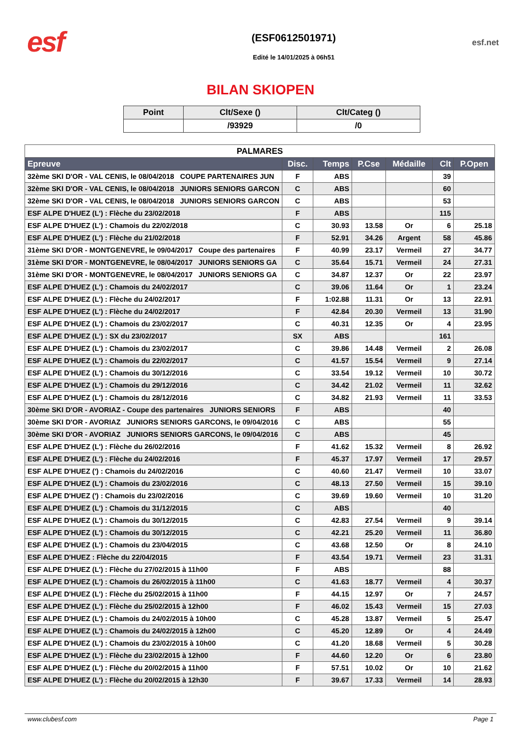esf
(ESF0612501971)
Edité le 14/01/2025 à 06h51
esf.net
BILAN SKIOPEN
| Point | Clt/Sexe () | Clt/Categ () |
| --- | --- | --- |
| | /93929 | /0 |
| PALMARES | | | | | | |
| --- | --- | --- | --- | --- | --- | --- |
| Epreuve | Disc. | Temps | P.Cse | Médaille | Clt | P.Open |
| 32ème SKI D'OR - VAL CENIS, le 08/04/2018 COUPE PARTENAIRES JUN | F | ABS | | | 39 | |
| 32ème SKI D'OR - VAL CENIS, le 08/04/2018 JUNIORS SENIORS GARCON | C | ABS | | | 60 | |
| 32ème SKI D'OR - VAL CENIS, le 08/04/2018 JUNIORS SENIORS GARCON | C | ABS | | | 53 | |
| ESF ALPE D'HUEZ (L') : Flèche du 23/02/2018 | F | ABS | | | 115 | |
| ESF ALPE D'HUEZ (L') : Chamois du 22/02/2018 | C | 30.93 | 13.58 | Or | 6 | 25.18 |
| ESF ALPE D'HUEZ (L') : Flèche du 21/02/2018 | F | 52.91 | 34.26 | Argent | 58 | 45.86 |
| 31ème SKI D'OR - MONTGENEVRE, le 09/04/2017 Coupe des partenaires | F | 40.99 | 23.17 | Vermeil | 27 | 34.77 |
| 31ème SKI D'OR - MONTGENEVRE, le 08/04/2017 JUNIORS SENIORS GA | C | 35.64 | 15.71 | Vermeil | 24 | 27.31 |
| 31ème SKI D'OR - MONTGENEVRE, le 08/04/2017 JUNIORS SENIORS GA | C | 34.87 | 12.37 | Or | 22 | 23.97 |
| ESF ALPE D'HUEZ (L') : Chamois du 24/02/2017 | C | 39.06 | 11.64 | Or | 1 | 23.24 |
| ESF ALPE D'HUEZ (L') : Flèche du 24/02/2017 | F | 1:02.88 | 11.31 | Or | 13 | 22.91 |
| ESF ALPE D'HUEZ (L') : Flèche du 24/02/2017 | F | 42.84 | 20.30 | Vermeil | 13 | 31.90 |
| ESF ALPE D'HUEZ (L') : Chamois du 23/02/2017 | C | 40.31 | 12.35 | Or | 4 | 23.95 |
| ESF ALPE D'HUEZ (L') : SX du 23/02/2017 | SX | ABS | | | 161 | |
| ESF ALPE D'HUEZ (L') : Chamois du 23/02/2017 | C | 39.86 | 14.48 | Vermeil | 2 | 26.08 |
| ESF ALPE D'HUEZ (L') : Chamois du 22/02/2017 | C | 41.57 | 15.54 | Vermeil | 9 | 27.14 |
| ESF ALPE D'HUEZ (L') : Chamois du 30/12/2016 | C | 33.54 | 19.12 | Vermeil | 10 | 30.72 |
| ESF ALPE D'HUEZ (L') : Chamois du 29/12/2016 | C | 34.42 | 21.02 | Vermeil | 11 | 32.62 |
| ESF ALPE D'HUEZ (L') : Chamois du 28/12/2016 | C | 34.82 | 21.93 | Vermeil | 11 | 33.53 |
| 30ème SKI D'OR - AVORIAZ - Coupe des partenaires JUNIORS SENIORS | F | ABS | | | 40 | |
| 30ème SKI D'OR - AVORIAZ JUNIORS SENIORS GARCONS, le 09/04/2016 | C | ABS | | | 55 | |
| 30ème SKI D'OR - AVORIAZ JUNIORS SENIORS GARCONS, le 09/04/2016 | C | ABS | | | 45 | |
| ESF ALPE D'HUEZ (L') : Flèche du 26/02/2016 | F | 41.62 | 15.32 | Vermeil | 8 | 26.92 |
| ESF ALPE D'HUEZ (L') : Flèche du 24/02/2016 | F | 45.37 | 17.97 | Vermeil | 17 | 29.57 |
| ESF ALPE D'HUEZ (') : Chamois du 24/02/2016 | C | 40.60 | 21.47 | Vermeil | 10 | 33.07 |
| ESF ALPE D'HUEZ (L') : Chamois du 23/02/2016 | C | 48.13 | 27.50 | Vermeil | 15 | 39.10 |
| ESF ALPE D'HUEZ (') : Chamois du 23/02/2016 | C | 39.69 | 19.60 | Vermeil | 10 | 31.20 |
| ESF ALPE D'HUEZ (L') : Chamois du 31/12/2015 | C | ABS | | | 40 | |
| ESF ALPE D'HUEZ (L') : Chamois du 30/12/2015 | C | 42.83 | 27.54 | Vermeil | 9 | 39.14 |
| ESF ALPE D'HUEZ (L') : Chamois du 30/12/2015 | C | 42.21 | 25.20 | Vermeil | 11 | 36.80 |
| ESF ALPE D'HUEZ (L') : Chamois du 23/04/2015 | C | 43.68 | 12.50 | Or | 8 | 24.10 |
| ESF ALPE D'HUEZ : Flèche du 22/04/2015 | F | 43.54 | 19.71 | Vermeil | 23 | 31.31 |
| ESF ALPE D'HUEZ (L') : Flèche du 27/02/2015 à 11h00 | F | ABS | | | 88 | |
| ESF ALPE D'HUEZ (L') : Chamois du 26/02/2015 à 11h00 | C | 41.63 | 18.77 | Vermeil | 4 | 30.37 |
| ESF ALPE D'HUEZ (L') : Flèche du 25/02/2015 à 11h00 | F | 44.15 | 12.97 | Or | 7 | 24.57 |
| ESF ALPE D'HUEZ (L') : Flèche du 25/02/2015 à 12h00 | F | 46.02 | 15.43 | Vermeil | 15 | 27.03 |
| ESF ALPE D'HUEZ (L') : Chamois du 24/02/2015 à 10h00 | C | 45.28 | 13.87 | Vermeil | 5 | 25.47 |
| ESF ALPE D'HUEZ (L') : Chamois du 24/02/2015 à 12h00 | C | 45.20 | 12.89 | Or | 4 | 24.49 |
| ESF ALPE D'HUEZ (L') : Chamois du 23/02/2015 à 10h00 | C | 41.20 | 18.68 | Vermeil | 5 | 30.28 |
| ESF ALPE D'HUEZ (L') : Flèche du 23/02/2015 à 12h00 | F | 44.60 | 12.20 | Or | 6 | 23.80 |
| ESF ALPE D'HUEZ (L') : Flèche du 20/02/2015 à 11h00 | F | 57.51 | 10.02 | Or | 10 | 21.62 |
| ESF ALPE D'HUEZ (L') : Flèche du 20/02/2015 à 12h30 | F | 39.67 | 17.33 | Vermeil | 14 | 28.93 |
www.clubesf.com Page 1